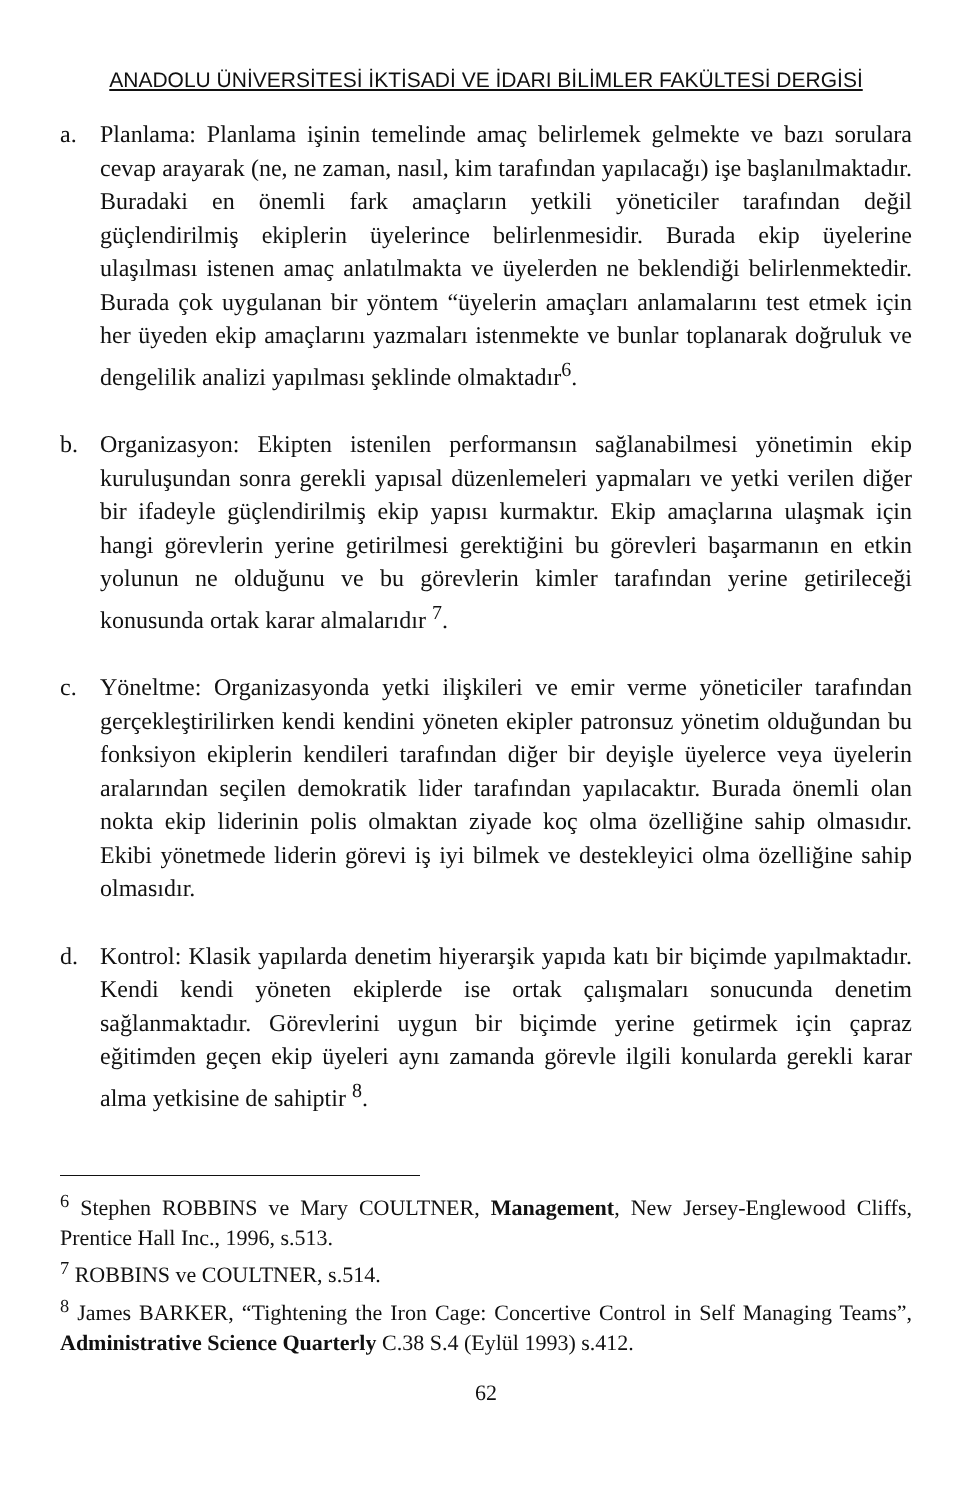ANADOLU ÜNİVERSİTESİ İKTİSADİ VE İDARI BİLİMLER FAKÜLTESİ DERGİSİ
a. Planlama: Planlama işinin temelinde amaç belirlemek gelmekte ve bazı sorulara cevap arayarak (ne, ne zaman, nasıl, kim tarafından yapılacağı) işe başlanılmaktadır. Buradaki en önemli fark amaçların yetkili yöneticiler tarafından değil güçlendirilmiş ekiplerin üyelerince belirlenmesidir. Burada ekip üyelerine ulaşılması istenen amaç anlatılmakta ve üyelerden ne beklendiği belirlenmektedir. Burada çok uygulanan bir yöntem “üyelerin amaçları anlamalarını test etmek için her üyeden ekip amaçlarını yazmaları istenmekte ve bunlar toplanarak doğruluk ve dengelilik analizi yapılması şeklinde olmaktadır<sup>6</sup>.
b. Organizasyon: Ekipten istenilen performansın sağlanabilmesi yönetimin ekip kuruluşundan sonra gerekli yapısal düzenlemeleri yapmaları ve yetki verilen diğer bir ifadeyle güçlendirilmiş ekip yapısı kurmaktır. Ekip amaçlarına ulaşmak için hangi görevlerin yerine getirilmesi gerektiğini bu görevleri başarmanın en etkin yolunun ne olduğunu ve bu görevlerin kimler tarafından yerine getirileceği konusunda ortak karar almalarıdır <sup>7</sup>.
c. Yöneltme: Organizasyonda yetki ilişkileri ve emir verme yöneticiler tarafından gerçekleştirilirken kendi kendini yöneten ekipler patronsuz yönetim olduğundan bu fonksiyon ekiplerin kendileri tarafından diğer bir deyişle üyelerce veya üyelerin aralarından seçilen demokratik lider tarafından yapılacaktır. Burada önemli olan nokta ekip liderinin polis olmaktan ziyade koç olma özelliğine sahip olmasıdır. Ekibi yönetmede liderin görevi iş iyi bilmek ve destekleyici olma özelliğine sahip olmasıdır.
d. Kontrol: Klasik yapılarda denetim hiyerarşik yapıda katı bir biçimde yapılmaktadır. Kendi kendi yöneten ekiplerde ise ortak çalışmaları sonucunda denetim sağlanmaktadır. Görevlerini uygun bir biçimde yerine getirmek için çapraz eğitimden geçen ekip üyeleri aynı zamanda görevle ilgili konularda gerekli karar alma yetkisine de sahiptir <sup>8</sup>.
<sup>6</sup> Stephen ROBBINS ve Mary COULTNER, Management, New Jersey-Englewood Cliffs, Prentice Hall Inc., 1996, s.513.
<sup>7</sup> ROBBINS ve COULTNER, s.514.
<sup>8</sup> James BARKER, “Tightening the Iron Cage: Concertive Control in Self Managing Teams”, Administrative Science Quarterly C.38 S.4 (Eylül 1993) s.412.
62